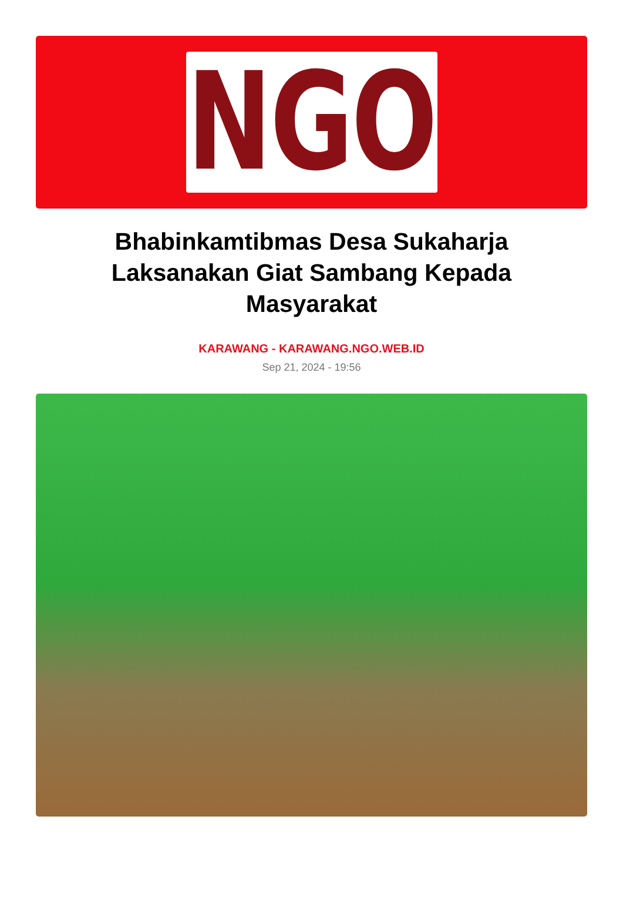NGO
Bhabinkamtibmas Desa Sukaharja Laksanakan Giat Sambang Kepada Masyarakat
KARAWANG - KARAWANG.NGO.WEB.ID
Sep 21, 2024 - 19:56